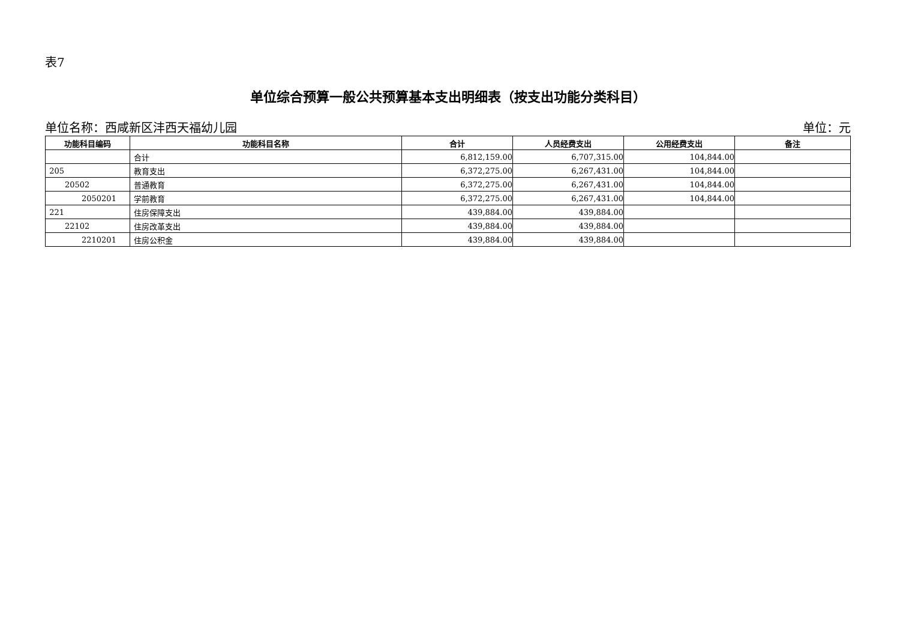表7
单位综合预算一般公共预算基本支出明细表（按支出功能分类科目）
单位名称：西咸新区沣西天福幼儿园 单位：元
| 功能科目编码 | 功能科目名称 | 合计 | 人员经费支出 | 公用经费支出 | 备注 |
| --- | --- | --- | --- | --- | --- |
| | 合计 | 6,812,159.00 | 6,707,315.00 | 104,844.00 | |
| 205 | 教育支出 | 6,372,275.00 | 6,267,431.00 | 104,844.00 | |
| 20502 | 普通教育 | 6,372,275.00 | 6,267,431.00 | 104,844.00 | |
| 2050201 | 学前教育 | 6,372,275.00 | 6,267,431.00 | 104,844.00 | |
| 221 | 住房保障支出 | 439,884.00 | 439,884.00 | | |
| 22102 | 住房改革支出 | 439,884.00 | 439,884.00 | | |
| 2210201 | 住房公积金 | 439,884.00 | 439,884.00 | | |